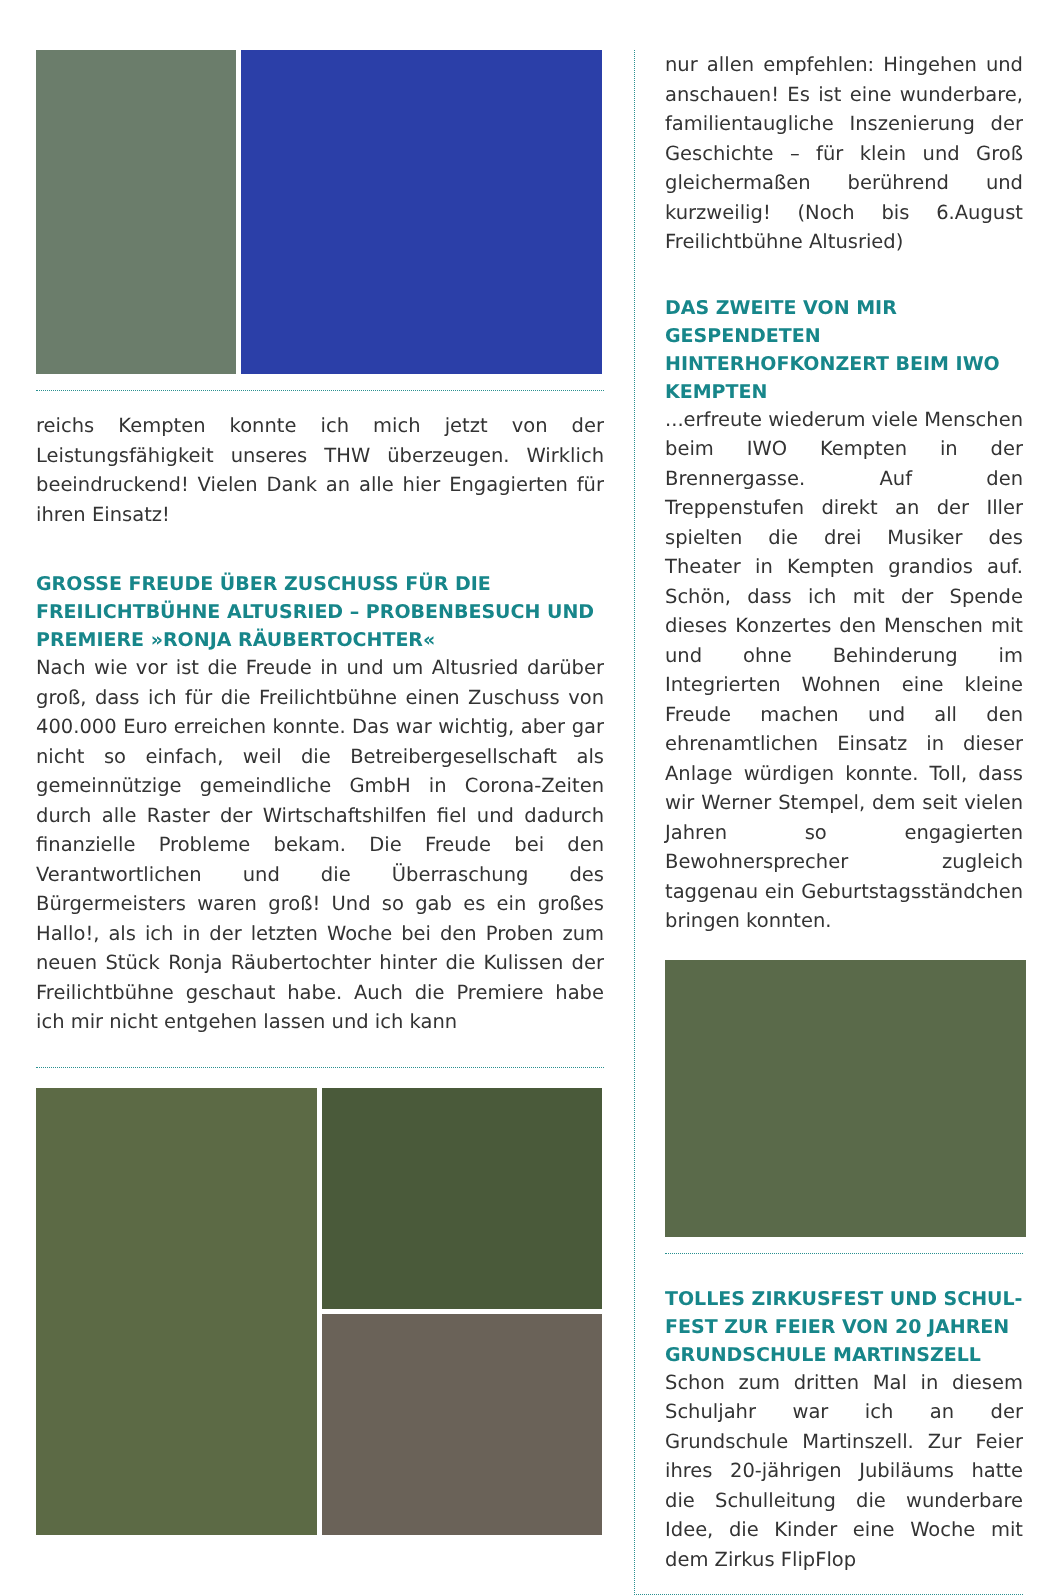reichs Kempten konnte ich mich jetzt von der Leistungsfähigkeit unseres THW überzeugen. Wirklich beeindruckend! Vielen Dank an alle hier Engagierten für ihren Einsatz!
GROSSE FREUDE ÜBER ZUSCHUSS FÜR DIE FREILICHT­BÜHNE ALTUSRIED – PROBENBESUCH UND PREMIERE »RONJA RÄUBERTOCHTER«
Nach wie vor ist die Freude in und um Altusried darüber groß, dass ich für die Freilichtbühne einen Zuschuss von 400.000 Euro erreichen konnte. Das war wichtig, aber gar nicht so einfach, weil die Betreibergesellschaft als gemeinnützige gemeindliche GmbH in Corona-Zeiten durch alle Raster der Wirtschaftshilfen fiel und dadurch finanzielle Probleme bekam. Die Freude bei den Verantwortlichen und die Überraschung des Bürgermeisters waren groß! Und so gab es ein großes Hallo!, als ich in der letzten Woche bei den Proben zum neuen Stück Ronja Räubertochter hinter die Kulissen der Freilichtbühne geschaut habe. Auch die Premiere habe ich mir nicht entgehen lassen und ich kann
nur allen empfehlen: Hingehen und anschauen! Es ist eine wunderbare, familientaugliche Inszenierung der Geschichte – für klein und Groß gleichermaßen berührend und kurzweilig! (Noch bis 6.August Freilichtbühne Altusried)
DAS ZWEITE VON MIR GESPENDE­TEN HINTERHOFKONZERT BEIM IWO KEMPTEN
...erfreute wiederum viele Menschen beim IWO Kempten in der Brennergasse. Auf den Treppenstufen direkt an der Iller spielten die drei Musiker des Theater in Kempten grandios auf. Schön, dass ich mit der Spende dieses Konzertes den Menschen mit und ohne Behinderung im Integrierten Wohnen eine kleine Freude machen und all den ehrenamtlichen Einsatz in dieser Anlage würdigen konnte. Toll, dass wir Werner Stempel, dem seit vielen Jahren so engagierten Bewohnersprecher zugleich taggenau ein Geburtstagsständchen bringen konnten.
TOLLES ZIRKUSFEST UND SCHUL­FEST ZUR FEIER VON 20 JAHREN GRUNDSCHULE MARTINSZELL
Schon zum dritten Mal in diesem Schuljahr war ich an der Grundschule Martinszell. Zur Feier ihres 20-jährigen Jubiläums hatte die Schulleitung die wunderbare Idee, die Kinder eine Woche mit dem Zirkus FlipFlop